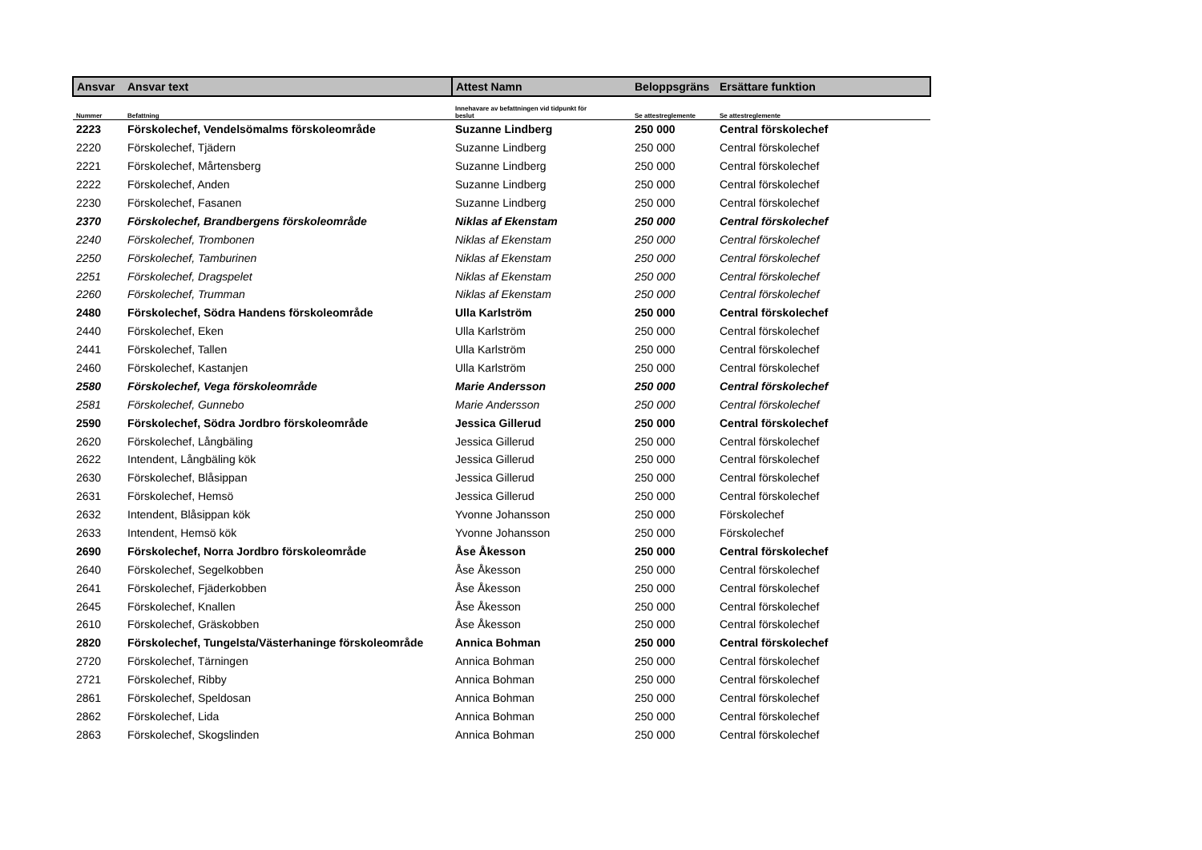| Ansvar | Ansvar text | Attest Namn | Beloppsgräns | Ersättare funktion |
| --- | --- | --- | --- | --- |
| Nummer | Befattning | Innehavare av befattningen vid tidpunkt för beslut | Se attestreglemente | Se attestreglemente |
| 2223 | Förskolechef, Vendelsömalms förskoleområde | Suzanne Lindberg | 250 000 | Central förskolechef |
| 2220 | Förskolechef, Tjädern | Suzanne Lindberg | 250 000 | Central förskolechef |
| 2221 | Förskolechef, Mårtensberg | Suzanne Lindberg | 250 000 | Central förskolechef |
| 2222 | Förskolechef, Anden | Suzanne Lindberg | 250 000 | Central förskolechef |
| 2230 | Förskolechef, Fasanen | Suzanne Lindberg | 250 000 | Central förskolechef |
| 2370 | Förskolechef, Brandbergens förskoleområde | Niklas af Ekenstam | 250 000 | Central förskolechef |
| 2240 | Förskolechef, Trombonen | Niklas af Ekenstam | 250 000 | Central förskolechef |
| 2250 | Förskolechef, Tamburinen | Niklas af Ekenstam | 250 000 | Central förskolechef |
| 2251 | Förskolechef, Dragspelet | Niklas af Ekenstam | 250 000 | Central förskolechef |
| 2260 | Förskolechef, Trumman | Niklas af Ekenstam | 250 000 | Central förskolechef |
| 2480 | Förskolechef, Södra Handens förskoleområde | Ulla Karlström | 250 000 | Central förskolechef |
| 2440 | Förskolechef, Eken | Ulla Karlström | 250 000 | Central förskolechef |
| 2441 | Förskolechef, Tallen | Ulla Karlström | 250 000 | Central förskolechef |
| 2460 | Förskolechef, Kastanjen | Ulla Karlström | 250 000 | Central förskolechef |
| 2580 | Förskolechef, Vega förskoleområde | Marie Andersson | 250 000 | Central förskolechef |
| 2581 | Förskolechef, Gunnebo | Marie Andersson | 250 000 | Central förskolechef |
| 2590 | Förskolechef, Södra Jordbro förskoleområde | Jessica Gillerud | 250 000 | Central förskolechef |
| 2620 | Förskolechef, Långbäling | Jessica Gillerud | 250 000 | Central förskolechef |
| 2622 | Intendent, Långbäling kök | Jessica Gillerud | 250 000 | Central förskolechef |
| 2630 | Förskolechef, Blåsippan | Jessica Gillerud | 250 000 | Central förskolechef |
| 2631 | Förskolechef, Hemsö | Jessica Gillerud | 250 000 | Central förskolechef |
| 2632 | Intendent, Blåsippan kök | Yvonne Johansson | 250 000 | Förskolechef |
| 2633 | Intendent, Hemsö kök | Yvonne Johansson | 250 000 | Förskolechef |
| 2690 | Förskolechef, Norra Jordbro förskoleområde | Åse Åkesson | 250 000 | Central förskolechef |
| 2640 | Förskolechef, Segelkobben | Åse Åkesson | 250 000 | Central förskolechef |
| 2641 | Förskolechef, Fjäderkobben | Åse Åkesson | 250 000 | Central förskolechef |
| 2645 | Förskolechef, Knallen | Åse Åkesson | 250 000 | Central förskolechef |
| 2610 | Förskolechef, Gräskobben | Åse Åkesson | 250 000 | Central förskolechef |
| 2820 | Förskolechef, Tungelsta/Västerhaninge förskoleområde | Annica Bohman | 250 000 | Central förskolechef |
| 2720 | Förskolechef, Tärningen | Annica Bohman | 250 000 | Central förskolechef |
| 2721 | Förskolechef, Ribby | Annica Bohman | 250 000 | Central förskolechef |
| 2861 | Förskolechef, Speldosan | Annica Bohman | 250 000 | Central förskolechef |
| 2862 | Förskolechef, Lida | Annica Bohman | 250 000 | Central förskolechef |
| 2863 | Förskolechef, Skogslinden | Annica Bohman | 250 000 | Central förskolechef |